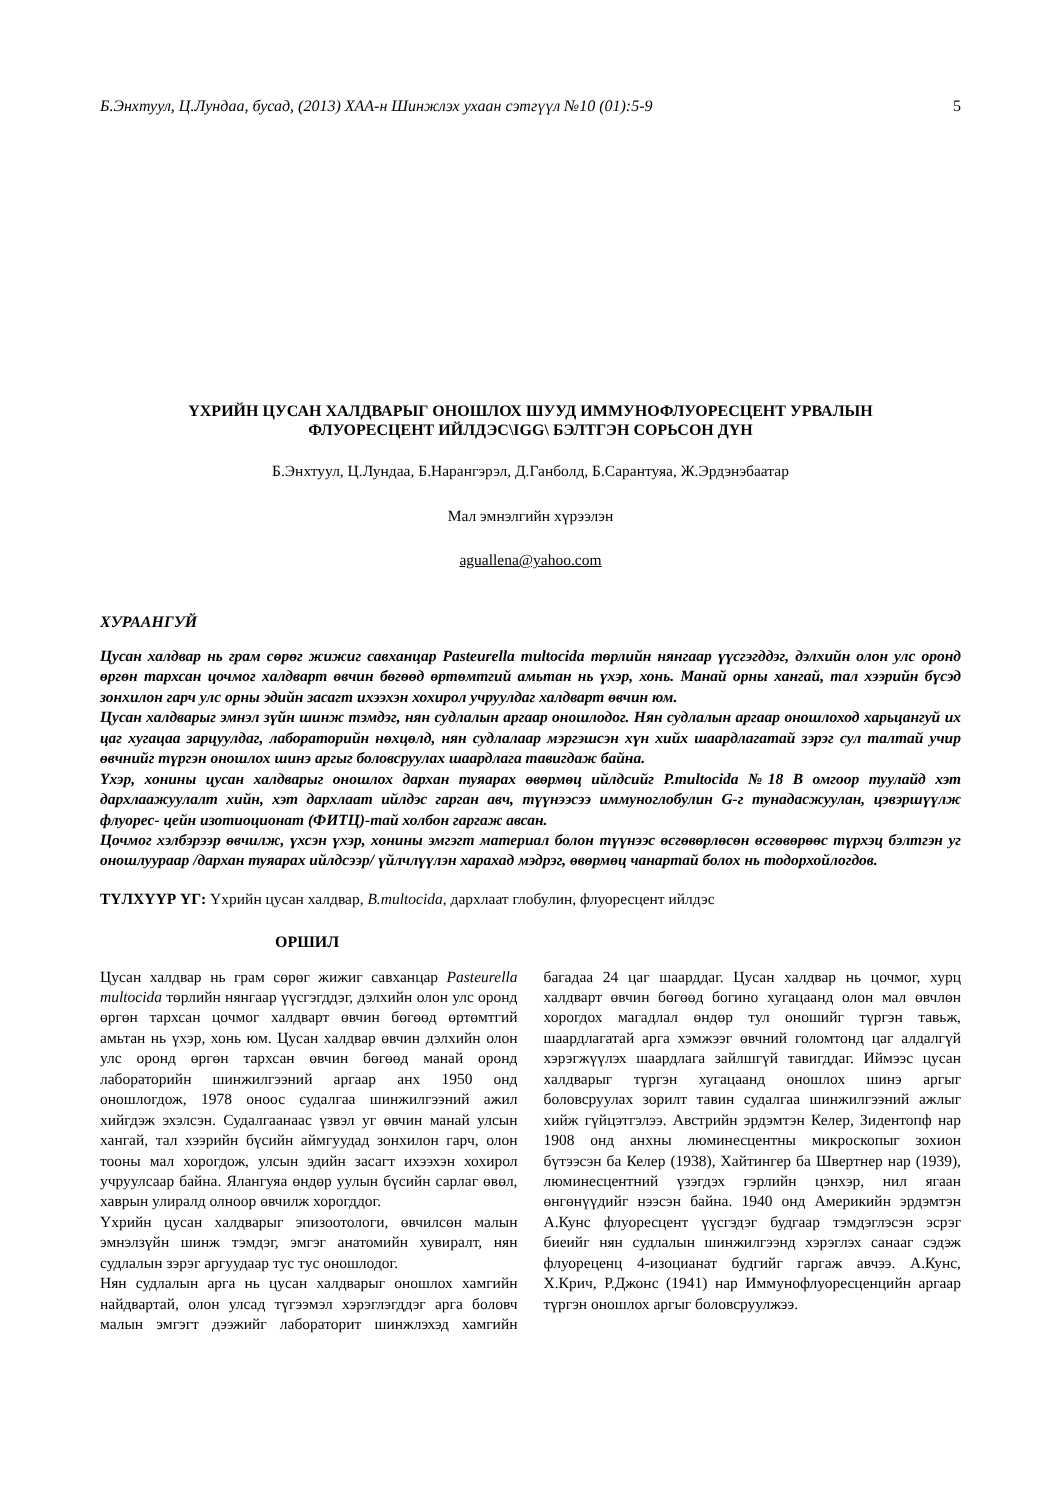Б.Энхтуул, Ц.Лундаа, бусад, (2013) ХАА-н Шинжлэх ухаан сэтгүүл №10 (01):5-9 5
ҮХРИЙН ЦУСАН ХАЛДВАРЫГ ОНОШЛОХ ШУУД ИММУНОФЛУОРЕСЦЕНТ УРВАЛЫН
ФЛУОРЕСЦЕНТ ИЙЛДЭС\IGG\ БЭЛТГЭН СОРЬСОН ДҮН
Б.Энхтуул, Ц.Лундаа, Б.Нарангэрэл, Д.Ганболд, Б.Сарантуяа, Ж.Эрдэнэбаатар
Мал эмнэлгийн хүрээлэн
aguallena@yahoo.com
ХУРААНГУЙ
Цусан халдвар нь грам сөрөг жижиг савханцар Pasteurella multocida төрлийн нянгаар үүсгэгддэг, дэлхийн олон улс оронд өргөн тархсан цочмог халдварт өвчин бөгөөд өртөмтгий амьтан нь үхэр, хонь. Манай орны хангай, тал хээрийн бүсэд зонхилон гарч улс орны эдийн засагт ихээхэн хохирол учруулдаг халдварт өвчин юм.
Цусан халдварыг эмнэл зүйн шинж тэмдэг, нян судлалын аргаар оношлодог. Нян судлалын аргаар оношлоход харьцангуй их цаг хугацаа зарцуулдаг, лабораторийн нөхцөлд, нян судлалаар мэргэшсэн хүн хийх шаардлагатай зэрэг сул талтай учир өвчнийг түргэн оношлох шинэ аргыг боловсруулах шаардлага тавигдаж байна.
Үхэр, хонины цусан халдварыг оношлох дархан туяарах өвөрмөц ийлдсийг P.multocida №18 B омгоор туулайд хэт дархлаажуулалт хийн, хэт дархлаат ийлдэс гарган авч, түүнээсээ иммуноглобулин G-г тунадасжуулан, цэвэршүүлж флуорес- цейн изотиоционат (ФИТЦ)-тай холбон гаргаж авсан.
Цочмог хэлбэрээр өвчилж, үхсэн үхэр, хонины эмгэгт материал болон түүнээс өсгөвөрлөсөн өсгөвөрөөс түрхэц бэлтгэн уг оношлуураар /дархан туяарах ийлдсээр/ үйлчлүүлэн харахад мэдрэг, өвөрмөц чанартай болох нь тодорхойлогдов.
ТҮЛХҮҮР ҮГ: Үхрийн цусан халдвар, B.multocida, дархлаат глобулин, флуоресцент ийлдэс
ОРШИЛ
Цусан халдвар нь грам сөрөг жижиг савханцар Pasteurella multocida төрлийн нянгаар үүсгэгддэг, дэлхийн олон улс оронд өргөн тархсан цочмог халдварт өвчин бөгөөд өртөмтгий амьтан нь үхэр, хонь юм. Цусан халдвар өвчин дэлхийн олон улс оронд өргөн тархсан өвчин бөгөөд манай оронд лабораторийн шинжилгээний аргаар анх 1950 онд оношлогдож, 1978 оноос судалгаа шинжилгээний ажил хийгдэж эхэлсэн. Судалгаанаас үзвэл уг өвчин манай улсын хангай, тал хээрийн бүсийн аймгуудад зонхилон гарч, олон тооны мал хорогдож, улсын эдийн засагт ихээхэн хохирол учруулсаар байна. Ялангуяа өндөр уулын бүсийн сарлаг өвөл, хаврын улиралд олноор өвчилж хорогддог.
Үхрийн цусан халдварыг эпизоотологи, өвчилсөн малын эмнэлзүйн шинж тэмдэг, эмгэг анатомийн хувиралт, нян судлалын зэрэг аргуудаар тус тус оношлодог.
Нян судлалын арга нь цусан халдварыг оношлох хамгийн найдвартай, олон улсад түгээмэл хэрэглэгддэг арга боловч малын эмгэгт дээжийг лабораторит шинжлэхэд хамгийн багадаа 24 цаг шаарддаг. Цусан халдвар нь цочмог, хурц халдварт өвчин бөгөөд богино хугацаанд олон мал өвчлөн хорогдох магадлал өндөр тул оношийг түргэн тавьж, шаардлагатай арга хэмжээг өвчний голомтонд цаг алдалгүй хэрэгжүүлэх шаардлага зайлшгүй тавигддаг. Иймээс цусан халдварыг түргэн хугацаанд оношлох шинэ аргыг боловсруулах зорилт тавин судалгаа шинжилгээний ажлыг хийж гүйцэтгэлээ. Австрийн эрдэмтэн Келер, Зидентопф нар 1908 онд анхны люминесцентны микроскопыг зохион бүтээсэн ба Келер (1938), Хайтингер ба Швертнер нар (1939), люминесцентний үзэгдэх гэрлийн цэнхэр, нил ягаан өнгөнүүдийг нээсэн байна. 1940 онд Америкийн эрдэмтэн А.Кунс флуоресцент үүсгэдэг будгаар тэмдэглэсэн эсрэг биеийг нян судлалын шинжилгээнд хэрэглэх санааг сэдэж флуореценц 4-изоцианат будгийг гаргаж авчээ. А.Кунс, Х.Крич, Р.Джонс (1941) нар Иммунофлуоресценцийн аргаар түргэн оношлох аргыг боловсруулжээ.